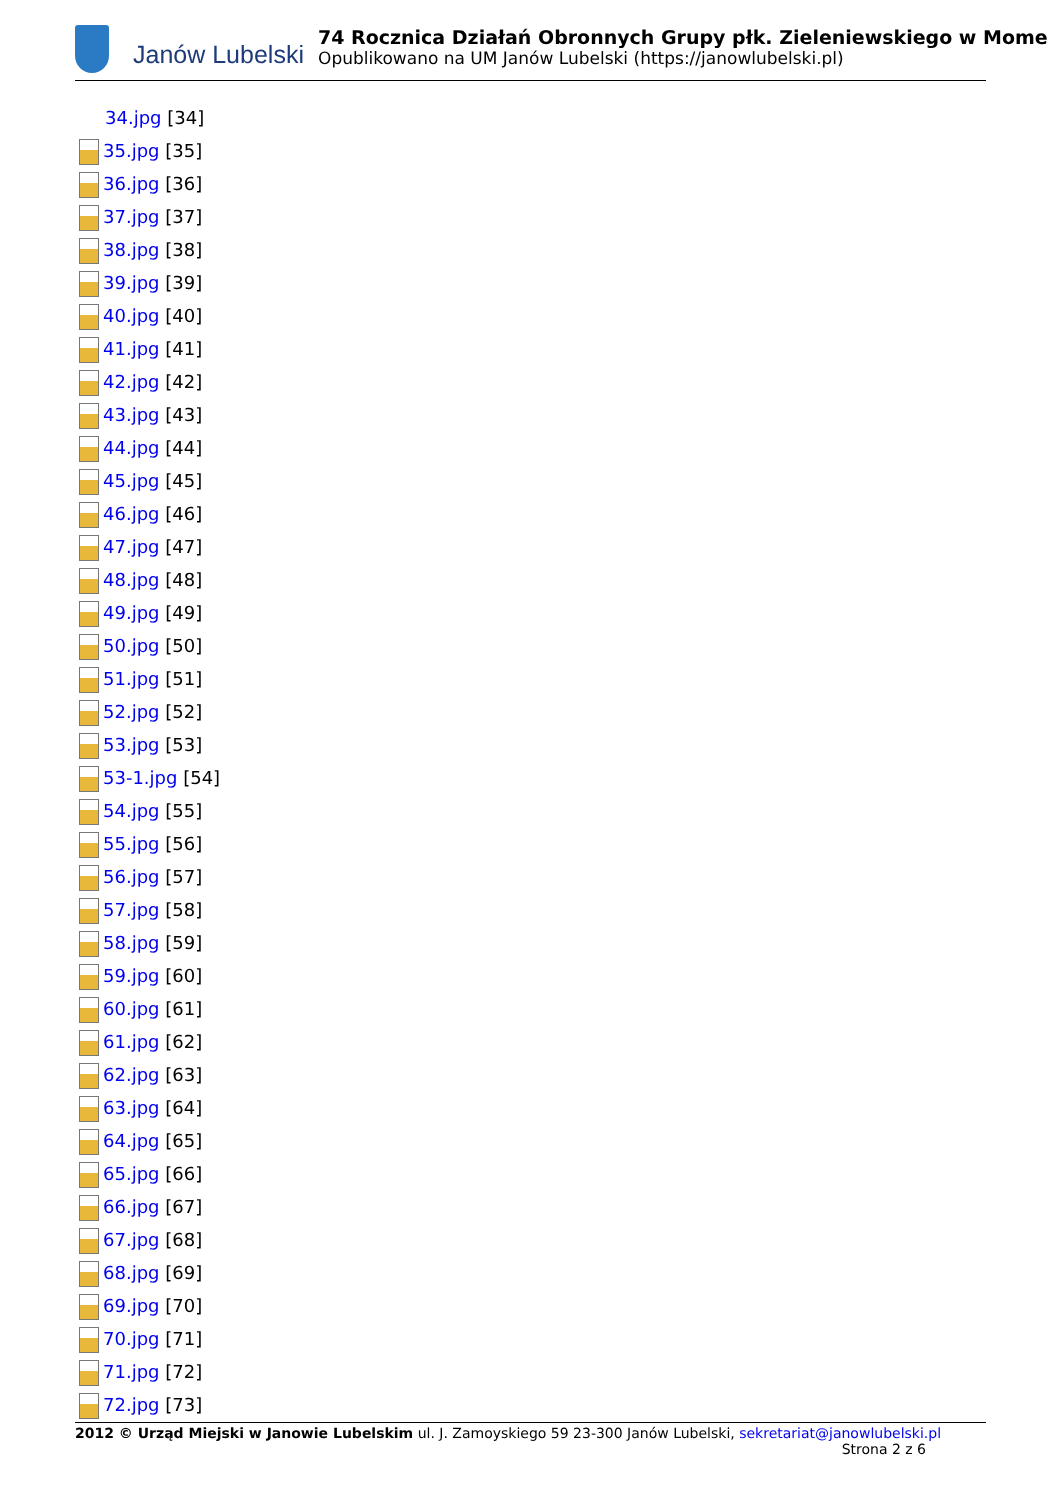Janów Lubelski
74 Rocznica Działań Obronnych Grupy płk. Zieleniewskiego w Mome
Opublikowano na UM Janów Lubelski (https://janowlubelski.pl)
34.jpg [34]
35.jpg [35]
36.jpg [36]
37.jpg [37]
38.jpg [38]
39.jpg [39]
40.jpg [40]
41.jpg [41]
42.jpg [42]
43.jpg [43]
44.jpg [44]
45.jpg [45]
46.jpg [46]
47.jpg [47]
48.jpg [48]
49.jpg [49]
50.jpg [50]
51.jpg [51]
52.jpg [52]
53.jpg [53]
53-1.jpg [54]
54.jpg [55]
55.jpg [56]
56.jpg [57]
57.jpg [58]
58.jpg [59]
59.jpg [60]
60.jpg [61]
61.jpg [62]
62.jpg [63]
63.jpg [64]
64.jpg [65]
65.jpg [66]
66.jpg [67]
67.jpg [68]
68.jpg [69]
69.jpg [70]
70.jpg [71]
71.jpg [72]
72.jpg [73]
2012 © Urząd Miejski w Janowie Lubelskim ul. J. Zamoyskiego 59 23-300 Janów Lubelski, sekretariat@janowlubelski.pl
Strona 2 z 6